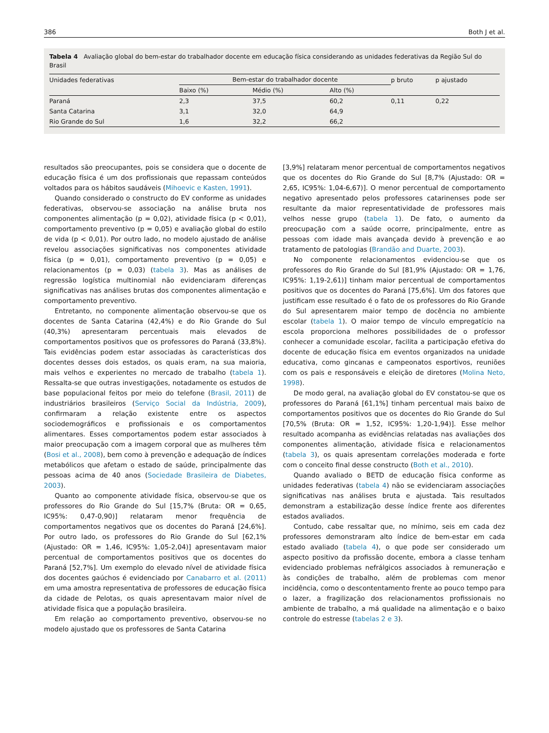386 Both J et al.
Tabela 4 Avaliação global do bem-estar do trabalhador docente em educação física considerando as unidades federativas da Região Sul do Brasil
| Unidades federativas | Bem-estar do trabalhador docente | | | p bruto | p ajustado |
| --- | --- | --- | --- | --- | --- |
| | Baixo (%) | Médio (%) | Alto (%) | | |
| Paraná | 2,3 | 37,5 | 60,2 | 0,11 | 0,22 |
| Santa Catarina | 3,1 | 32,0 | 64,9 | | |
| Rio Grande do Sul | 1,6 | 32,2 | 66,2 | | |
resultados são preocupantes, pois se considera que o docente de educação física é um dos profissionais que repassam conteúdos voltados para os hábitos saudáveis (Mihoevic e Kasten, 1991).
Quando considerado o constructo do EV conforme as unidades federativas, observou-se associação na análise bruta nos componentes alimentação (p = 0,02), atividade física (p < 0,01), comportamento preventivo (p = 0,05) e avaliação global do estilo de vida (p < 0,01). Por outro lado, no modelo ajustado de análise revelou associações significativas nos componentes atividade física (p = 0,01), comportamento preventivo (p = 0,05) e relacionamentos (p = 0,03) (tabela 3). Mas as análises de regressão logística multinomial não evidenciaram diferenças significativas nas análises brutas dos componentes alimentação e comportamento preventivo.
Entretanto, no componente alimentação observou-se que os docentes de Santa Catarina (42,4%) e do Rio Grande do Sul (40,3%) apresentaram percentuais mais elevados de comportamentos positivos que os professores do Paraná (33,8%). Tais evidências podem estar associadas às características dos docentes desses dois estados, os quais eram, na sua maioria, mais velhos e experientes no mercado de trabalho (tabela 1). Ressalta-se que outras investigações, notadamente os estudos de base populacional feitos por meio do telefone (Brasil, 2011) de industriários brasileiros (Serviço Social da Indústria, 2009), confirmaram a relação existente entre os aspectos sociodemográficos e profissionais e os comportamentos alimentares. Esses comportamentos podem estar associados à maior preocupação com a imagem corporal que as mulheres têm (Bosi et al., 2008), bem como à prevenção e adequação de índices metabólicos que afetam o estado de saúde, principalmente das pessoas acima de 40 anos (Sociedade Brasileira de Diabetes, 2003).
Quanto ao componente atividade física, observou-se que os professores do Rio Grande do Sul [15,7% (Bruta: OR = 0,65, IC95%: 0,47-0,90)] relataram menor frequência de comportamentos negativos que os docentes do Paraná [24,6%]. Por outro lado, os professores do Rio Grande do Sul [62,1% (Ajustado: OR = 1,46, IC95%: 1,05-2,04)] apresentavam maior percentual de comportamentos positivos que os docentes do Paraná [52,7%]. Um exemplo do elevado nível de atividade física dos docentes gaúchos é evidenciado por Canabarro et al. (2011) em uma amostra representativa de professores de educação física da cidade de Pelotas, os quais apresentavam maior nível de atividade física que a população brasileira.
Em relação ao comportamento preventivo, observou-se no modelo ajustado que os professores de Santa Catarina
[3,9%] relataram menor percentual de comportamentos negativos que os docentes do Rio Grande do Sul [8,7% (Ajustado: OR = 2,65, IC95%: 1,04-6,67)]. O menor percentual de comportamento negativo apresentado pelos professores catarinenses pode ser resultante da maior representatividade de professores mais velhos nesse grupo (tabela 1). De fato, o aumento da preocupação com a saúde ocorre, principalmente, entre as pessoas com idade mais avançada devido à prevenção e ao tratamento de patologias (Brandão and Duarte, 2003).
No componente relacionamentos evidenciou-se que os professores do Rio Grande do Sul [81,9% (Ajustado: OR = 1,76, IC95%: 1,19-2,61)] tinham maior percentual de comportamentos positivos que os docentes do Paraná [75,6%]. Um dos fatores que justificam esse resultado é o fato de os professores do Rio Grande do Sul apresentarem maior tempo de docência no ambiente escolar (tabela 1). O maior tempo de vínculo empregatício na escola proporciona melhores possibilidades de o professor conhecer a comunidade escolar, facilita a participação efetiva do docente de educação física em eventos organizados na unidade educativa, como gincanas e campeonatos esportivos, reuniões com os pais e responsáveis e eleição de diretores (Molina Neto, 1998).
De modo geral, na avaliação global do EV constatou-se que os professores do Paraná [61,1%] tinham percentual mais baixo de comportamentos positivos que os docentes do Rio Grande do Sul [70,5% (Bruta: OR = 1,52, IC95%: 1,20-1,94)]. Esse melhor resultado acompanha as evidências relatadas nas avaliações dos componentes alimentação, atividade física e relacionamentos (tabela 3), os quais apresentam correlações moderada e forte com o conceito final desse constructo (Both et al., 2010).
Quando avaliado o BETD de educação física conforme as unidades federativas (tabela 4) não se evidenciaram associações significativas nas análises bruta e ajustada. Tais resultados demonstram a estabilização desse índice frente aos diferentes estados avaliados.
Contudo, cabe ressaltar que, no mínimo, seis em cada dez professores demonstraram alto índice de bem-estar em cada estado avaliado (tabela 4), o que pode ser considerado um aspecto positivo da profissão docente, embora a classe tenham evidenciado problemas nefrálgicos associados à remuneração e às condições de trabalho, além de problemas com menor incidência, como o descontentamento frente ao pouco tempo para o lazer, a fragilização dos relacionamentos profissionais no ambiente de trabalho, a má qualidade na alimentação e o baixo controle do estresse (tabelas 2 e 3).